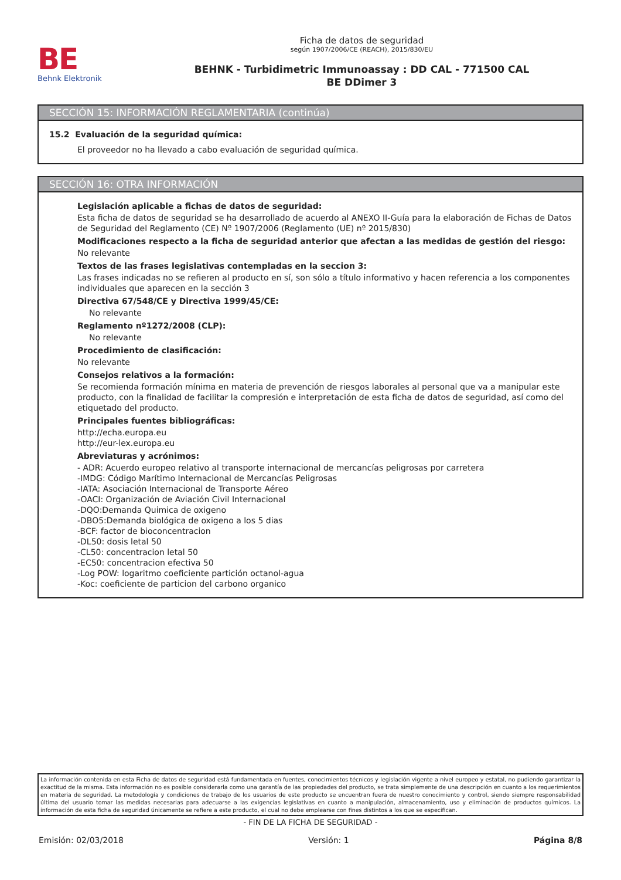BE
Behnk Elektronik
Ficha de datos de seguridad
según 1907/2006/CE (REACH), 2015/830/EU
BEHNK - Turbidimetric Immunoassay : DD CAL - 771500 CAL
BE DDimer 3
SECCIÓN 15: INFORMACIÓN REGLAMENTARIA (continúa)
15.2 Evaluación de la seguridad química:
El proveedor no ha llevado a cabo evaluación de seguridad química.
SECCIÓN 16: OTRA INFORMACIÓN
Legislación aplicable a fichas de datos de seguridad:
Esta ficha de datos de seguridad se ha desarrollado de acuerdo al ANEXO II-Guía para la elaboración de Fichas de Datos de Seguridad del Reglamento (CE) Nº 1907/2006 (Reglamento (UE) nº 2015/830)
Modificaciones respecto a la ficha de seguridad anterior que afectan a las medidas de gestión del riesgo:
No relevante
Textos de las frases legislativas contempladas en la seccion 3:
Las frases indicadas no se refieren al producto en sí, son sólo a título informativo y hacen referencia a los componentes individuales que aparecen en la sección 3
Directiva 67/548/CE y Directiva 1999/45/CE:
No relevante
Reglamento nº1272/2008 (CLP):
No relevante
Procedimiento de clasificación:
No relevante
Consejos relativos a la formación:
Se recomienda formación mínima en materia de prevención de riesgos laborales al personal que va a manipular este producto, con la finalidad de facilitar la compresión e interpretación de esta ficha de datos de seguridad, así como del etiquetado del producto.
Principales fuentes bibliográficas:
http://echa.europa.eu
http://eur-lex.europa.eu
Abreviaturas y acrónimos:
- ADR: Acuerdo europeo relativo al transporte internacional de mercancías peligrosas por carretera
-IMDG: Código Marítimo Internacional de Mercancías Peligrosas
-IATA: Asociación Internacional de Transporte Aéreo
-OACI: Organización de Aviación Civil Internacional
-DQO:Demanda Quimica de oxigeno
-DBO5:Demanda biológica de oxigeno a los 5 dias
-BCF: factor de bioconcentracion
-DL50: dosis letal 50
-CL50: concentracion letal 50
-EC50: concentracion efectiva 50
-Log POW: logaritmo coeficiente partición octanol-agua
-Koc: coeficiente de particion del carbono organico
La información contenida en esta Ficha de datos de seguridad está fundamentada en fuentes, conocimientos técnicos y legislación vigente a nivel europeo y estatal, no pudiendo garantizar la exactitud de la misma. Esta información no es posible considerarla como una garantía de las propiedades del producto, se trata simplemente de una descripción en cuanto a los requerimientos en materia de seguridad. La metodología y condiciones de trabajo de los usuarios de este producto se encuentran fuera de nuestro conocimiento y control, siendo siempre responsabilidad última del usuario tomar las medidas necesarias para adecuarse a las exigencias legislativas en cuanto a manipulación, almacenamiento, uso y eliminación de productos químicos. La información de esta ficha de seguridad únicamente se refiere a este producto, el cual no debe emplearse con fines distintos a los que se especifican.
- FIN DE LA FICHA DE SEGURIDAD -
Emisión: 02/03/2018 Versión: 1 Página 8/8